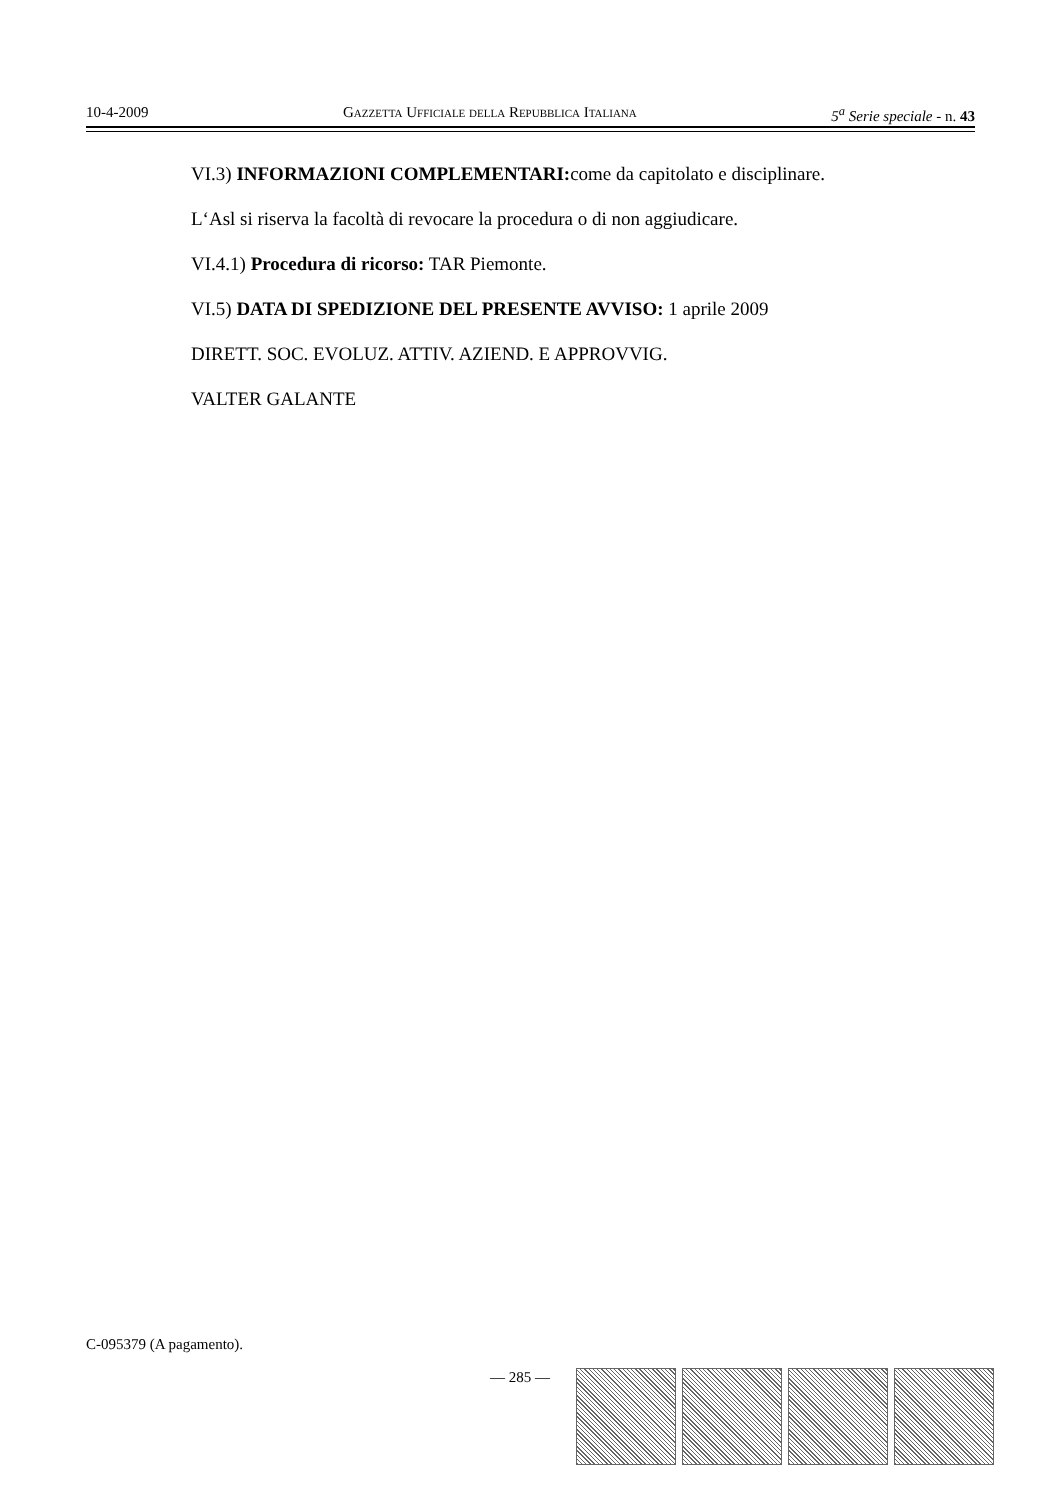10-4-2009 Gazzetta Ufficiale della Repubblica Italiana 5<sup>a</sup> Serie speciale - n. 43
VI.3) INFORMAZIONI COMPLEMENTARI: come da capitolato e disciplinare.
L‘Asl si riserva la facoltà di revocare la procedura o di non aggiudicare.
VI.4.1) Procedura di ricorso: TAR Piemonte.
VI.5) DATA DI SPEDIZIONE DEL PRESENTE AVVISO: 1 aprile 2009
DIRETT. SOC. EVOLUZ. ATTIV. AZIEND. E APPROVVIG.
VALTER GALANTE
C-095379 (A pagamento).
— 285 —